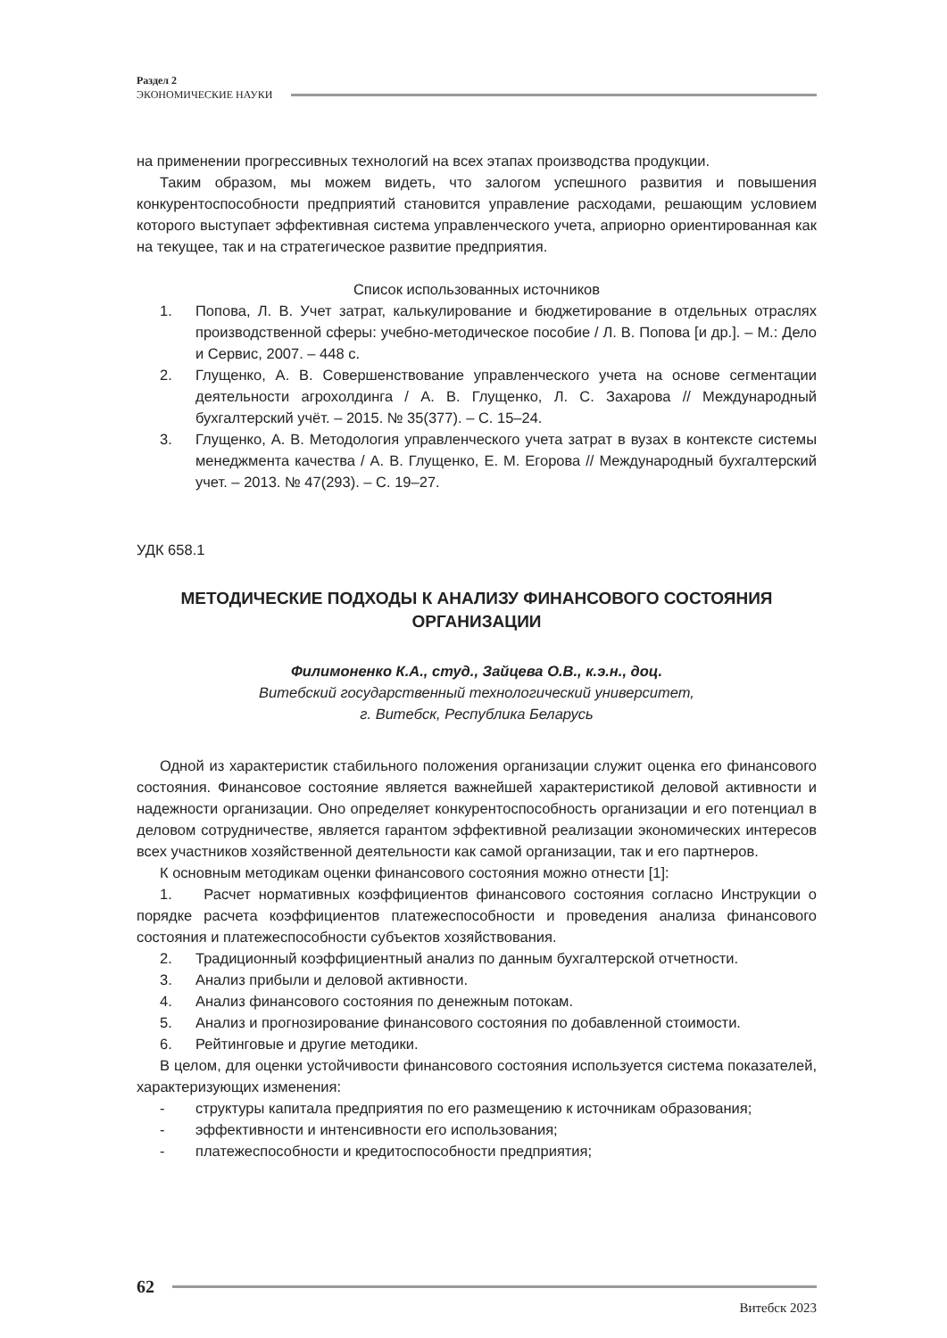Раздел 2
ЭКОНОМИЧЕСКИЕ НАУКИ
на применении прогрессивных технологий на всех этапах производства продукции.
Таким образом, мы можем видеть, что залогом успешного развития и повышения конкурентоспособности предприятий становится управление расходами, решающим условием которого выступает эффективная система управленческого учета, априорно ориентированная как на текущее, так и на стратегическое развитие предприятия.
Список использованных источников
1. Попова, Л. В. Учет затрат, калькулирование и бюджетирование в отдельных отраслях производственной сферы: учебно-методическое пособие / Л. В. Попова [и др.]. – М.: Дело и Сервис, 2007. – 448 с.
2. Глущенко, А. В. Совершенствование управленческого учета на основе сегментации деятельности агрохолдинга / А. В. Глущенко, Л. С. Захарова // Международный бухгалтерский учёт. – 2015. № 35(377). – С. 15–24.
3. Глущенко, А. В. Методология управленческого учета затрат в вузах в контексте системы менеджмента качества / А. В. Глущенко, Е. М. Егорова // Международный бухгалтерский учет. – 2013. № 47(293). – С. 19–27.
УДК 658.1
МЕТОДИЧЕСКИЕ ПОДХОДЫ К АНАЛИЗУ ФИНАНСОВОГО СОСТОЯНИЯ ОРГАНИЗАЦИИ
Филимоненко К.А., студ., Зайцева О.В., к.э.н., доц.
Витебский государственный технологический университет,
г. Витебск, Республика Беларусь
Одной из характеристик стабильного положения организации служит оценка его финансового состояния. Финансовое состояние является важнейшей характеристикой деловой активности и надежности организации. Оно определяет конкурентоспособность организации и его потенциал в деловом сотрудничестве, является гарантом эффективной реализации экономических интересов всех участников хозяйственной деятельности как самой организации, так и его партнеров.
К основным методикам оценки финансового состояния можно отнести [1]:
1. Расчет нормативных коэффициентов финансового состояния согласно Инструкции о порядке расчета коэффициентов платежеспособности и проведения анализа финансового состояния и платежеспособности субъектов хозяйствования.
2. Традиционный коэффициентный анализ по данным бухгалтерской отчетности.
3. Анализ прибыли и деловой активности.
4. Анализ финансового состояния по денежным потокам.
5. Анализ и прогнозирование финансового состояния по добавленной стоимости.
6. Рейтинговые и другие методики.
В целом, для оценки устойчивости финансового состояния используется система показателей, характеризующих изменения:
- структуры капитала предприятия по его размещению к источникам образования;
- эффективности и интенсивности его использования;
- платежеспособности и кредитоспособности предприятия;
62
Витебск 2023